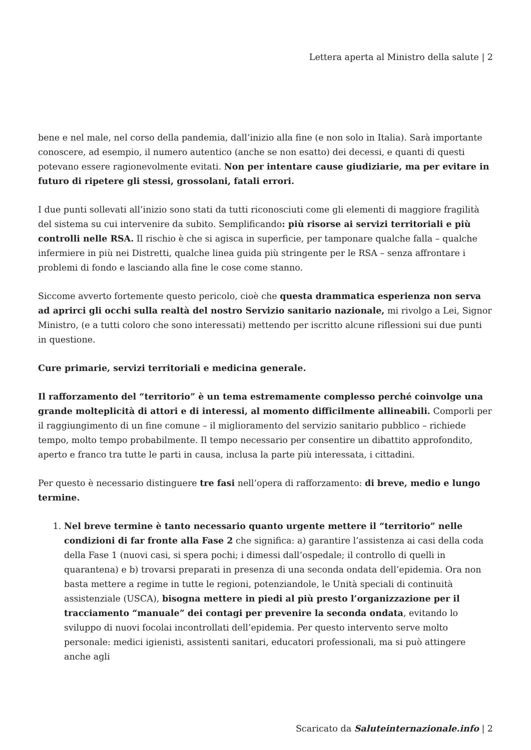Lettera aperta al Ministro della salute | 2
bene e nel male, nel corso della pandemia, dall’inizio alla fine (e non solo in Italia). Sarà importante conoscere, ad esempio, il numero autentico (anche se non esatto) dei decessi, e quanti di questi potevano essere ragionevolmente evitati. Non per intentare cause giudiziarie, ma per evitare in futuro di ripetere gli stessi, grossolani, fatali errori.
I due punti sollevati all’inizio sono stati da tutti riconosciuti come gli elementi di maggiore fragilità del sistema su cui intervenire da subito. Semplificando: più risorse ai servizi territoriali e più controlli nelle RSA. Il rischio è che si agisca in superficie, per tamponare qualche falla – qualche infermiere in più nei Distretti, qualche linea guida più stringente per le RSA – senza affrontare i problemi di fondo e lasciando alla fine le cose come stanno.
Siccome avverto fortemente questo pericolo, cioè che questa drammatica esperienza non serva ad aprirci gli occhi sulla realtà del nostro Servizio sanitario nazionale, mi rivolgo a Lei, Signor Ministro, (e a tutti coloro che sono interessati) mettendo per iscritto alcune riflessioni sui due punti in questione.
Cure primarie, servizi territoriali e medicina generale.
Il rafforzamento del “territorio” è un tema estremamente complesso perché coinvolge una grande molteplicità di attori e di interessi, al momento difficilmente allineabili. Comporli per il raggiungimento di un fine comune – il miglioramento del servizio sanitario pubblico – richiede tempo, molto tempo probabilmente. Il tempo necessario per consentire un dibattito approfondito, aperto e franco tra tutte le parti in causa, inclusa la parte più interessata, i cittadini.
Per questo è necessario distinguere tre fasi nell’opera di rafforzamento: di breve, medio e lungo termine.
1. Nel breve termine è tanto necessario quanto urgente mettere il “territorio” nelle condizioni di far fronte alla Fase 2 che significa: a) garantire l’assistenza ai casi della coda della Fase 1 (nuovi casi, si spera pochi; i dimessi dall’ospedale; il controllo di quelli in quarantena) e b) trovarsi preparati in presenza di una seconda ondata dell’epidemia. Ora non basta mettere a regime in tutte le regioni, potenziandole, le Unità speciali di continuità assistenziale (USCA), bisogna mettere in piedi al più presto l’organizzazione per il tracciamento “manuale” dei contagi per prevenire la seconda ondata, evitando lo sviluppo di nuovi focolai incontrollati dell’epidemia. Per questo intervento serve molto personale: medici igienisti, assistenti sanitari, educatori professionali, ma si può attingere anche agli
Scaricato da Saluteinternazionale.info | 2